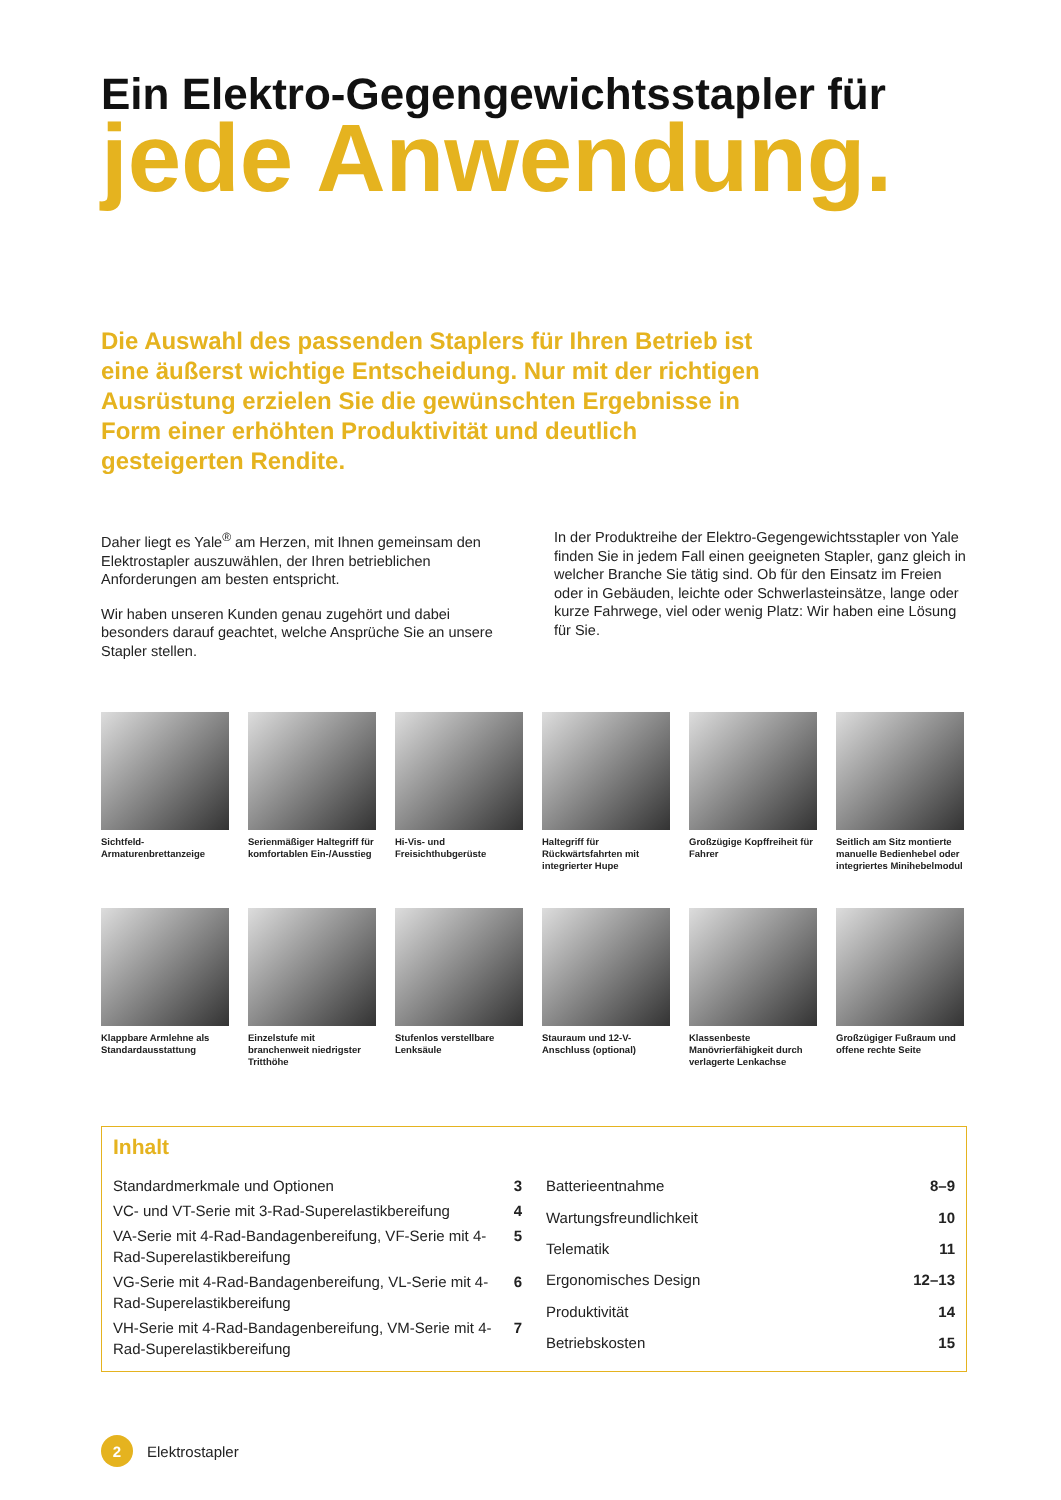Ein Elektro-Gegengewichtsstapler für
jede Anwendung.
Die Auswahl des passenden Staplers für Ihren Betrieb ist eine äußerst wichtige Entscheidung. Nur mit der richtigen Ausrüstung erzielen Sie die gewünschten Ergebnisse in Form einer erhöhten Produktivität und deutlich gesteigerten Rendite.
Daher liegt es Yale<sup>®</sup> am Herzen, mit Ihnen gemeinsam den Elektrostapler auszuwählen, der Ihren betrieblichen Anforderungen am besten entspricht.
Wir haben unseren Kunden genau zugehört und dabei besonders darauf geachtet, welche Ansprüche Sie an unsere Stapler stellen.
In der Produktreihe der Elektro-Gegengewichtsstapler von Yale finden Sie in jedem Fall einen geeigneten Stapler, ganz gleich in welcher Branche Sie tätig sind. Ob für den Einsatz im Freien oder in Gebäuden, leichte oder Schwerlasteinsätze, lange oder kurze Fahrwege, viel oder wenig Platz: Wir haben eine Lösung für Sie.
Sichtfeld-Armaturenbrettanzeige
Serienmäßiger Haltegriff für komfortablen Ein-/Ausstieg
Hi-Vis- und Freisichthubgerüste
Haltegriff für Rückwärtsfahrten mit integrierter Hupe
Großzügige Kopffreiheit für Fahrer
Seitlich am Sitz montierte manuelle Bedienhebel oder integriertes Minihebelmodul
Klappbare Armlehne als Standardausstattung
Einzelstufe mit branchenweit niedrigster Tritthöhe
Stufenlos verstellbare Lenksäule
Stauraum und 12-V-Anschluss (optional)
Klassenbeste Manövrierfähigkeit durch verlagerte Lenkachse
Großzügiger Fußraum und offene rechte Seite
Inhalt
| Standardmerkmale und Optionen | 3 |
| VC- und VT-Serie mit 3-Rad-Superelastikbereifung | 4 |
| VA-Serie mit 4-Rad-Bandagenbereifung, VF-Serie mit 4-Rad-Superelastikbereifung | 5 |
| VG-Serie mit 4-Rad-Bandagenbereifung, VL-Serie mit 4-Rad-Superelastikbereifung | 6 |
| VH-Serie mit 4-Rad-Bandagenbereifung, VM-Serie mit 4-Rad-Superelastikbereifung | 7 |
| Batterieentnahme | 8–9 |
| Wartungsfreundlichkeit | 10 |
| Telematik | 11 |
| Ergonomisches Design | 12–13 |
| Produktivität | 14 |
| Betriebskosten | 15 |
2
Elektrostapler